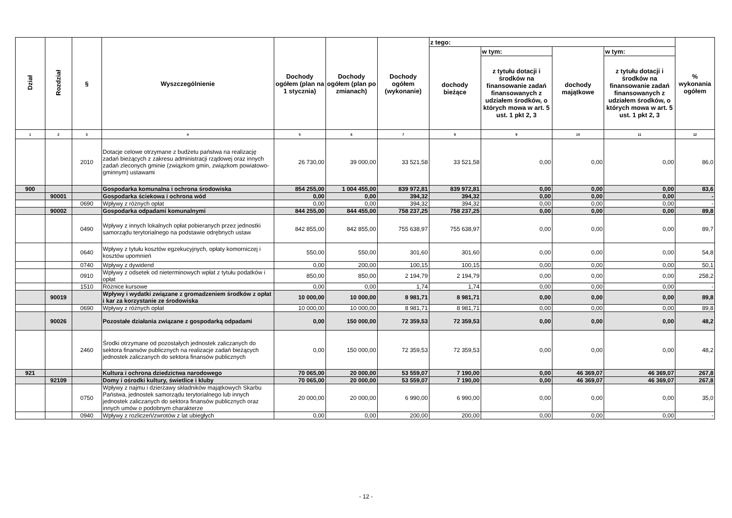| Dział | Rozdział | § | Wyszczególnienie | Dochody ogółem (plan na 1 stycznia) | Dochody ogółem (plan po zmianach) | Dochody ogółem (wykonanie) | z tego: | | | | % wykonania ogółem |
| --- | --- | --- | --- | --- | --- | --- | --- | --- | --- | --- | --- |
| | | | | | | | dochody bieżące | w tym: | dochody majątkowe | w tym: | |
| | | | | | | | | z tytułu dotacji i środków na finansowanie zadań finansowanych z udziałem środków, o których mowa w art. 5 ust. 1 pkt 2, 3 | | z tytułu dotacji i środków na finansowanie zadań finansowanych z udziałem środków, o których mowa w art. 5 ust. 1 pkt 2, 3 | |
| 1 | 2 | 3 | 4 | 5 | 6 | 7 | 8 | 9 | 10 | 11 | 12 |
| | | 2010 | Dotacje celowe otrzymane z budżetu państwa na realizację zadań bieżących z zakresu administracji rządowej oraz innych zadań zleconych gminie (związkom gmin, związkom powiatowo-gminnym) ustawami | 26 730,00 | 39 000,00 | 33 521,58 | 33 521,58 | 0,00 | 0,00 | 0,00 | 86,0 |
| 900 | | | Gospodarka komunalna i ochrona środowiska | 854 255,00 | 1 004 455,00 | 839 972,81 | 839 972,81 | 0,00 | 0,00 | 0,00 | 83,6 |
| | 90001 | | Gospodarka ściekowa i ochrona wód | 0,00 | 0,00 | 394,32 | 394,32 | 0,00 | 0,00 | 0,00 | - |
| | | 0690 | Wpływy z różnych opłat | 0,00 | 0,00 | 394,32 | 394,32 | 0,00 | 0,00 | 0,00 | - |
| | 90002 | | Gospodarka odpadami komunalnymi | 844 255,00 | 844 455,00 | 758 237,25 | 758 237,25 | 0,00 | 0,00 | 0,00 | 89,8 |
| | | 0490 | Wpływy z innych lokalnych opłat pobieranych przez jednostki samorządu terytorialnego na podstawie odrębnych ustaw | 842 855,00 | 842 855,00 | 755 638,97 | 755 638,97 | 0,00 | 0,00 | 0,00 | 89,7 |
| | | 0640 | Wpływy z tytułu kosztów egzekucyjnych, opłaty komorniczej i kosztów upomnień | 550,00 | 550,00 | 301,60 | 301,60 | 0,00 | 0,00 | 0,00 | 54,8 |
| | | 0740 | Wpływy z dywidend | 0,00 | 200,00 | 100,15 | 100,15 | 0,00 | 0,00 | 0,00 | 50,1 |
| | | 0910 | Wpływy z odsetek od nieterminowych wpłat z tytułu podatków i opłat | 850,00 | 850,00 | 2 194,79 | 2 194,79 | 0,00 | 0,00 | 0,00 | 258,2 |
| | | 1510 | Różnice kursowe | 0,00 | 0,00 | 1,74 | 1,74 | 0,00 | 0,00 | 0,00 | - |
| | 90019 | | Wpływy i wydatki związane z gromadzeniem środków z opłat i kar za korzystanie ze środowiska | 10 000,00 | 10 000,00 | 8 981,71 | 8 981,71 | 0,00 | 0,00 | 0,00 | 89,8 |
| | | 0690 | Wpływy z różnych opłat | 10 000,00 | 10 000,00 | 8 981,71 | 8 981,71 | 0,00 | 0,00 | 0,00 | 89,8 |
| | 90026 | | Pozostałe działania związane z gospodarką odpadami | 0,00 | 150 000,00 | 72 359,53 | 72 359,53 | 0,00 | 0,00 | 0,00 | 48,2 |
| | | 2460 | Środki otrzymane od pozostałych jednostek zaliczanych do sektora finansów publicznych na realizacje zadań bieżących jednostek zaliczanych do sektora finansów publicznych | 0,00 | 150 000,00 | 72 359,53 | 72 359,53 | 0,00 | 0,00 | 0,00 | 48,2 |
| 921 | | | Kultura i ochrona dziedzictwa narodowego | 70 065,00 | 20 000,00 | 53 559,07 | 7 190,00 | 0,00 | 46 369,07 | 46 369,07 | 267,8 |
| | 92109 | | Domy i ośrodki kultury, świetlice i kluby | 70 065,00 | 20 000,00 | 53 559,07 | 7 190,00 | 0,00 | 46 369,07 | 46 369,07 | 267,8 |
| | | 0750 | Wpływy z najmu i dzierżawy składników majątkowych Skarbu Państwa, jednostek samorządu terytorialnego lub innych jednostek zaliczanych do sektora finansów publicznych oraz innych umów o podobnym charakterze | 20 000,00 | 20 000,00 | 6 990,00 | 6 990,00 | 0,00 | 0,00 | 0,00 | 35,0 |
| | | 0940 | Wpływy z rozliczeń/zwrotów z lat ubiegłych | 0,00 | 0,00 | 200,00 | 200,00 | 0,00 | 0,00 | 0,00 | - |
- 12 -